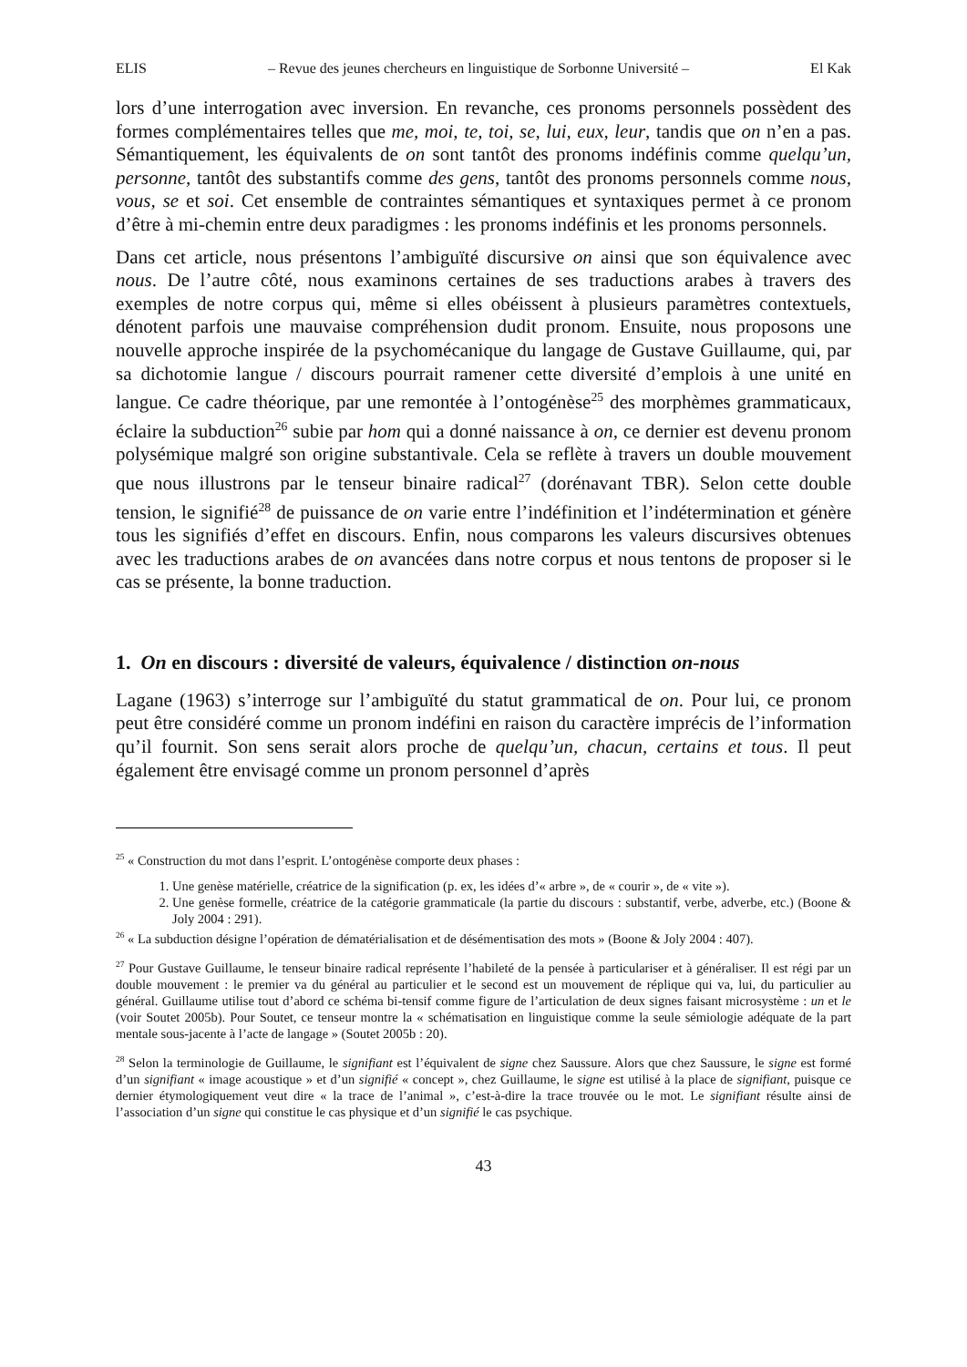ELIS – Revue des jeunes chercheurs en linguistique de Sorbonne Université – El Kak
lors d’une interrogation avec inversion. En revanche, ces pronoms personnels possèdent des formes complémentaires telles que me, moi, te, toi, se, lui, eux, leur, tandis que on n’en a pas. Sémantiquement, les équivalents de on sont tantôt des pronoms indéfinis comme quelqu’un, personne, tantôt des substantifs comme des gens, tantôt des pronoms personnels comme nous, vous, se et soi. Cet ensemble de contraintes sémantiques et syntaxiques permet à ce pronom d’être à mi-chemin entre deux paradigmes : les pronoms indéfinis et les pronoms personnels.
Dans cet article, nous présentons l’ambiguïté discursive on ainsi que son équivalence avec nous. De l’autre côté, nous examinons certaines de ses traductions arabes à travers des exemples de notre corpus qui, même si elles obéissent à plusieurs paramètres contextuels, dénotent parfois une mauvaise compréhension dudit pronom. Ensuite, nous proposons une nouvelle approche inspirée de la psychomécanique du langage de Gustave Guillaume, qui, par sa dichotomie langue / discours pourrait ramener cette diversité d’emplois à une unité en langue. Ce cadre théorique, par une remontée à l’ontogénèse<sup>25</sup> des morphèmes grammaticaux, éclaire la subduction<sup>26</sup> subie par hom qui a donné naissance à on, ce dernier est devenu pronom polysémique malgré son origine substantivale. Cela se reflète à travers un double mouvement que nous illustrons par le tenseur binaire radical<sup>27</sup> (dorénavant TBR). Selon cette double tension, le signifié<sup>28</sup> de puissance de on varie entre l’indéfinition et l’indétermination et génère tous les signifiés d’effet en discours. Enfin, nous comparons les valeurs discursives obtenues avec les traductions arabes de on avancées dans notre corpus et nous tentons de proposer si le cas se présente, la bonne traduction.
1. On en discours : diversité de valeurs, équivalence / distinction on-nous
Lagane (1963) s’interroge sur l’ambiguïté du statut grammatical de on. Pour lui, ce pronom peut être considéré comme un pronom indéfini en raison du caractère imprécis de l’information qu’il fournit. Son sens serait alors proche de quelqu’un, chacun, certains et tous. Il peut également être envisagé comme un pronom personnel d’après
<sup>25</sup> « Construction du mot dans l’esprit. L’ontogénèse comporte deux phases :
1. Une genèse matérielle, créatrice de la signification (p. ex, les idées d’« arbre », de « courir », de « vite »).
2. Une genèse formelle, créatrice de la catégorie grammaticale (la partie du discours : substantif, verbe, adverbe, etc.) (Boone & Joly 2004 : 291).
<sup>26</sup> « La subduction désigne l’opération de dématérialisation et de désémentisation des mots » (Boone & Joly 2004 : 407).
<sup>27</sup> Pour Gustave Guillaume, le tenseur binaire radical représente l’habileté de la pensée à particulariser et à généraliser. Il est régi par un double mouvement : le premier va du général au particulier et le second est un mouvement de réplique qui va, lui, du particulier au général. Guillaume utilise tout d’abord ce schéma bi-tensif comme figure de l’articulation de deux signes faisant microsystème : un et le (voir Soutet 2005b). Pour Soutet, ce tenseur montre la « schématisation en linguistique comme la seule sémiologie adéquate de la part mentale sous-jacente à l’acte de langage » (Soutet 2005b : 20).
<sup>28</sup> Selon la terminologie de Guillaume, le signifiant est l’équivalent de signe chez Saussure. Alors que chez Saussure, le signe est formé d’un signifiant « image acoustique » et d’un signifié « concept », chez Guillaume, le signe est utilisé à la place de signifiant, puisque ce dernier étymologiquement veut dire « la trace de l’animal », c’est-à-dire la trace trouvée ou le mot. Le signifiant résulte ainsi de l’association d’un signe qui constitue le cas physique et d’un signifié le cas psychique.
43